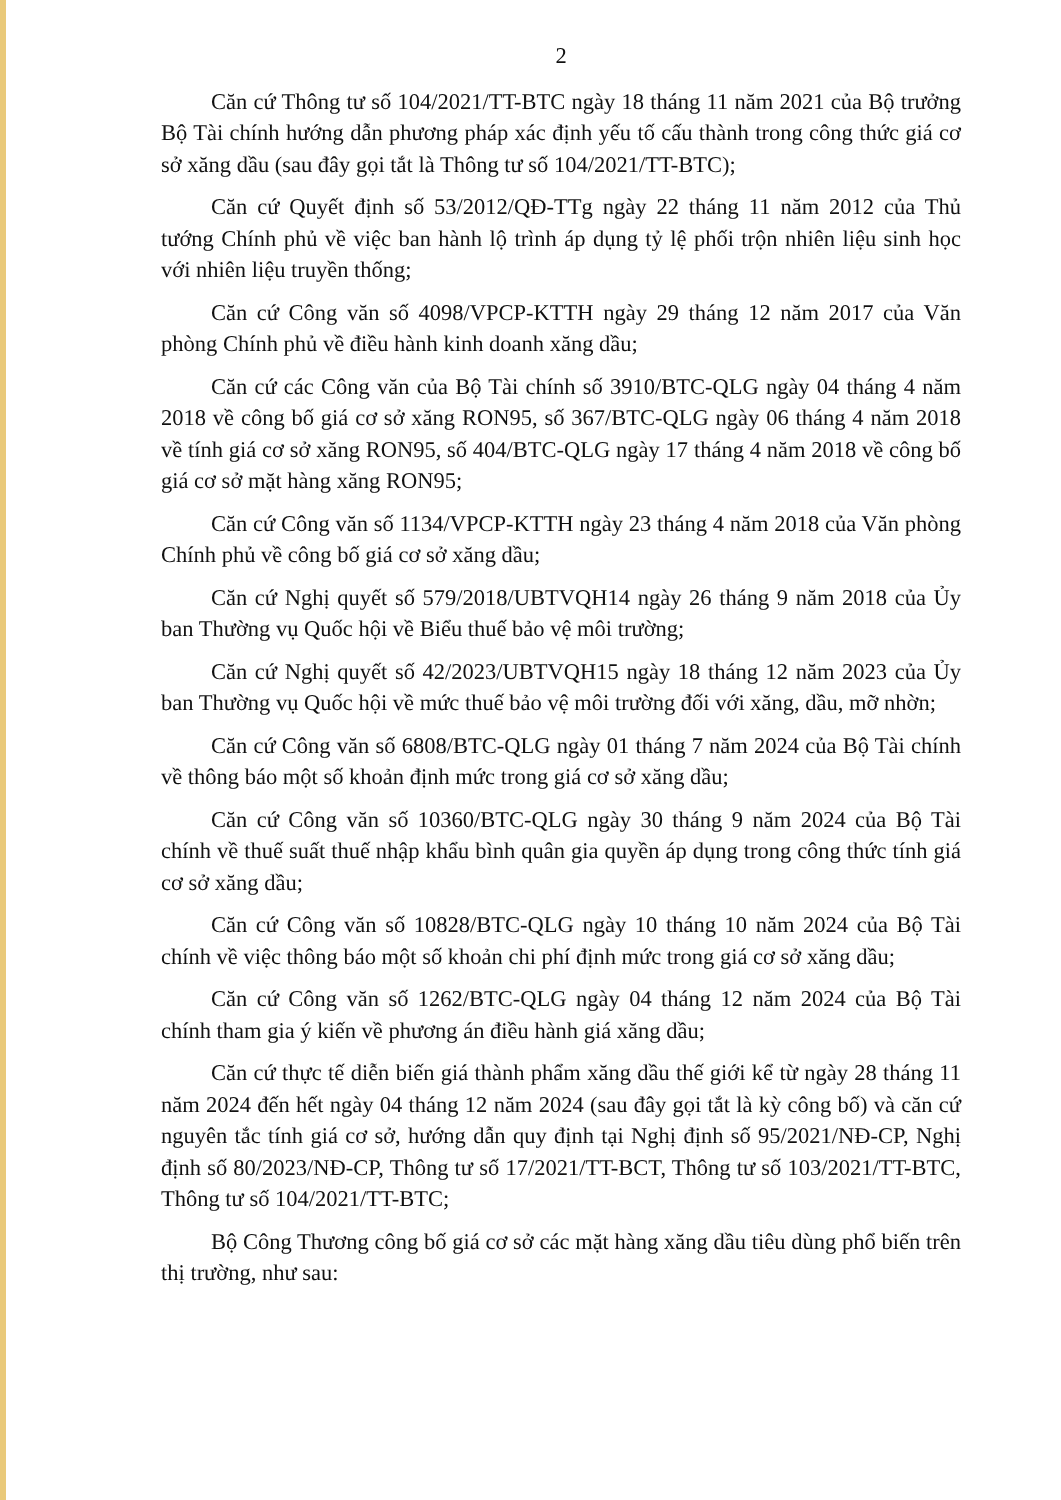2
Căn cứ Thông tư số 104/2021/TT-BTC ngày 18 tháng 11 năm 2021 của Bộ trưởng Bộ Tài chính hướng dẫn phương pháp xác định yếu tố cấu thành trong công thức giá cơ sở xăng dầu (sau đây gọi tắt là Thông tư số 104/2021/TT-BTC);
Căn cứ Quyết định số 53/2012/QĐ-TTg ngày 22 tháng 11 năm 2012 của Thủ tướng Chính phủ về việc ban hành lộ trình áp dụng tỷ lệ phối trộn nhiên liệu sinh học với nhiên liệu truyền thống;
Căn cứ Công văn số 4098/VPCP-KTTH ngày 29 tháng 12 năm 2017 của Văn phòng Chính phủ về điều hành kinh doanh xăng dầu;
Căn cứ các Công văn của Bộ Tài chính số 3910/BTC-QLG ngày 04 tháng 4 năm 2018 về công bố giá cơ sở xăng RON95, số 367/BTC-QLG ngày 06 tháng 4 năm 2018 về tính giá cơ sở xăng RON95, số 404/BTC-QLG ngày 17 tháng 4 năm 2018 về công bố giá cơ sở mặt hàng xăng RON95;
Căn cứ Công văn số 1134/VPCP-KTTH ngày 23 tháng 4 năm 2018 của Văn phòng Chính phủ về công bố giá cơ sở xăng dầu;
Căn cứ Nghị quyết số 579/2018/UBTVQH14 ngày 26 tháng 9 năm 2018 của Ủy ban Thường vụ Quốc hội về Biểu thuế bảo vệ môi trường;
Căn cứ Nghị quyết số 42/2023/UBTVQH15 ngày 18 tháng 12 năm 2023 của Ủy ban Thường vụ Quốc hội về mức thuế bảo vệ môi trường đối với xăng, dầu, mỡ nhờn;
Căn cứ Công văn số 6808/BTC-QLG ngày 01 tháng 7 năm 2024 của Bộ Tài chính về thông báo một số khoản định mức trong giá cơ sở xăng dầu;
Căn cứ Công văn số 10360/BTC-QLG ngày 30 tháng 9 năm 2024 của Bộ Tài chính về thuế suất thuế nhập khẩu bình quân gia quyền áp dụng trong công thức tính giá cơ sở xăng dầu;
Căn cứ Công văn số 10828/BTC-QLG ngày 10 tháng 10 năm 2024 của Bộ Tài chính về việc thông báo một số khoản chi phí định mức trong giá cơ sở xăng dầu;
Căn cứ Công văn số 1262/BTC-QLG ngày 04 tháng 12 năm 2024 của Bộ Tài chính tham gia ý kiến về phương án điều hành giá xăng dầu;
Căn cứ thực tế diễn biến giá thành phẩm xăng dầu thế giới kể từ ngày 28 tháng 11 năm 2024 đến hết ngày 04 tháng 12 năm 2024 (sau đây gọi tắt là kỳ công bố) và căn cứ nguyên tắc tính giá cơ sở, hướng dẫn quy định tại Nghị định số 95/2021/NĐ-CP, Nghị định số 80/2023/NĐ-CP, Thông tư số 17/2021/TT-BCT, Thông tư số 103/2021/TT-BTC, Thông tư số 104/2021/TT-BTC;
Bộ Công Thương công bố giá cơ sở các mặt hàng xăng dầu tiêu dùng phổ biến trên thị trường, như sau: